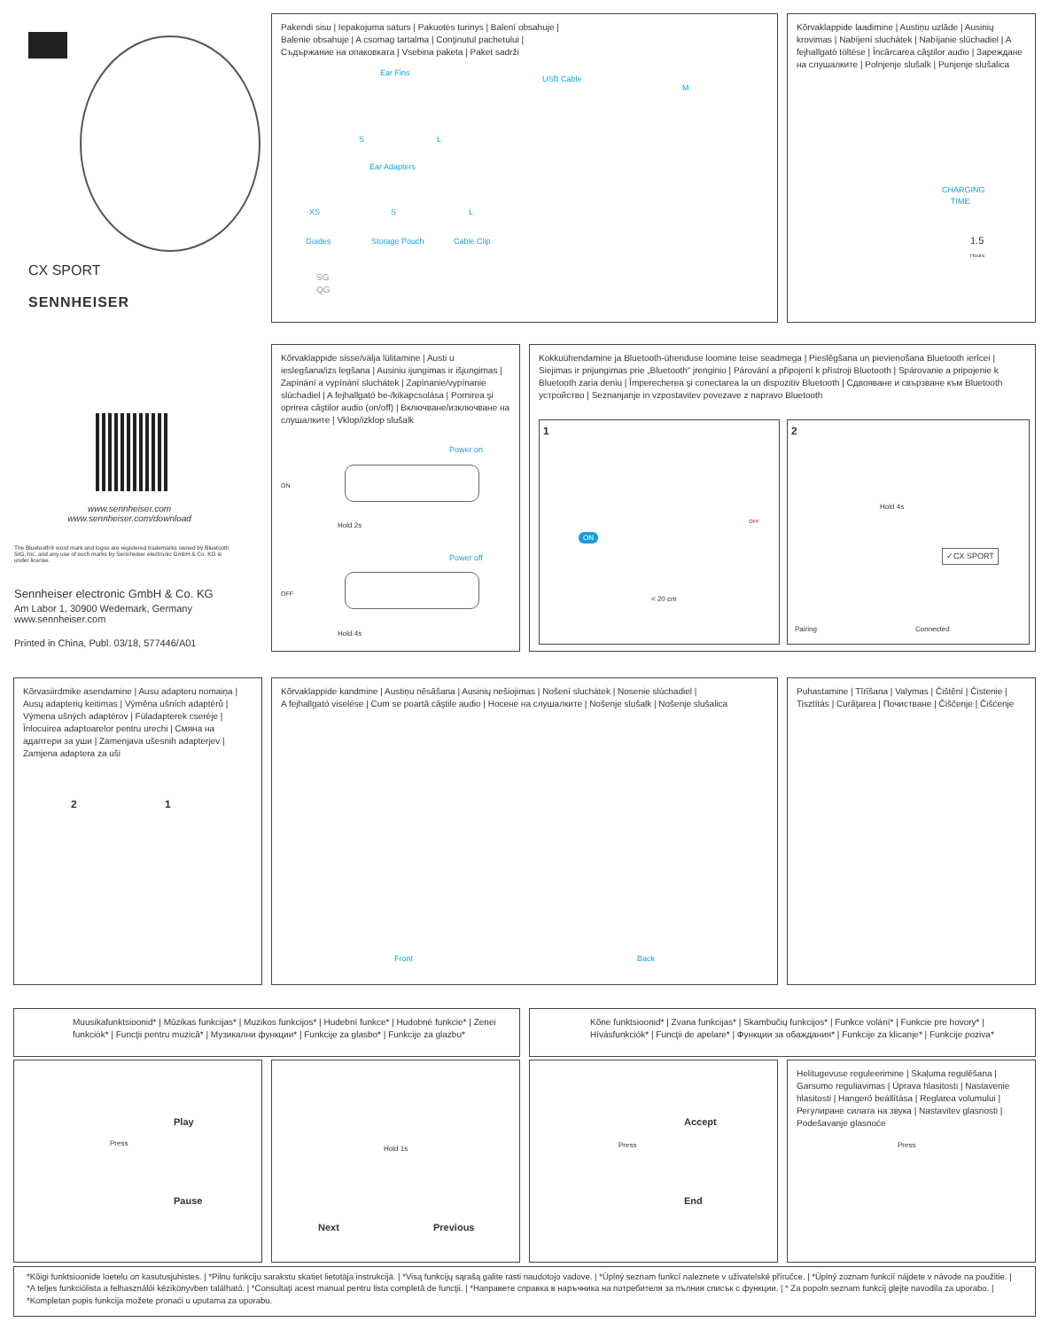CX SPORT
SENNHEISER
www.sennheiser.com
www.sennheiser.com/download
The Bluetooth® word mark and logos are registered trademarks owned by Bluetooth SIG, Inc. and any use of such marks by Sennheiser electronic GmbH & Co. KG is under license.
Sennheiser electronic GmbH & Co. KG
Am Labor 1, 30900 Wedemark, Germany
www.sennheiser.com
Printed in China, Publ. 03/18, 577446/A01
Pakendi sisu | Iepakojuma saturs | Pakuotės turinys | Balení obsahuje |
Balenie obsahuje | A csomag tartalma | Conţinutul pachetului |
Съдържание на опаковката | Vsebina paketa | Paket sadrži
Ear Fins
S L
Ear Adapters
XS S L
Guides Storage Pouch Cable Clip
USB Cable
M
SG
QG
Kõrvaklappide laadimine | Austiņu uzlāde | Ausinių krovimas | Nabíjení sluchátek | Nabíjanie slúchadiel | A fejhallgató töltése | Încărcarea căştilor audio | Зареждане на слушалките | Polnjenje slušalk | Punjenje slušalica
CHARGING
TIME
1.5
Hours
Kõrvaklappide sisse/välja lülitamine | Austi u ieslegšana/izs legšana | Ausiniu ijungimas ir išjungimas | Zapínání a vypínání sluchátek | Zapínanie/vypínanie slúchadiel | A fejhallgató be-/kikapcsolása | Pornirea şi oprirea căştilor audio (on/off) | Включване/изключване на слушалките | Vklop/izklop slušalk
Power on
ON
Hold 2s
Power off
OFF
Hold 4s
Kokkuühendamine ja Bluetooth-ühenduse loomine teise seadmega | Pieslēgšana un pievienošana Bluetooth ierīcei | Siejimas ir prijungimas prie „Bluetooth“ įrenginio | Párování a připojení k přístroji Bluetooth | Spárovanie a pripojenie k Bluetooth zaria deniu | Împerecherea şi conectarea la un dispozitiv Bluetooth | Сдвояване и свързване към Bluetooth устройство | Seznanjanje in vzpostavitev povezave z napravo Bluetooth
1
ON
< 20 cm
OFF
2
Hold 4s
✓CX SPORT
Pairing Connected
Kõrvasiirdmike asendamine | Ausu adapteru nomaiņa | Ausų adapterių keitimas | Výměna ušních adaptérů | Výmena ušných adaptérov | Füladapterek cseréje | Înlocuirea adaptoarelor pentru urechi | Смяна на адаптери за уши | Zamenjava ušesnih adapterjev | Zamjena adaptera za uši
2 1
Kõrvaklappide kandmine | Austiņu nēsāšana | Ausinių nešiojimas | Nošení sluchátek | Nosenie slúchadiel |
A fejhallgató viselése | Cum se poartă căştile audio | Носене на слушалките | Nošenje slušalk | Nošenje slušalica
Front Back
Puhastamine | Tīrīšana | Valymas | Čištění | Čistenie | Tisztítás | Curăţarea | Почистване | Čiščenje | Čišćenje
Muusikafunktsioonid* | Mūzikas funkcijas* | Muzikos funkcijos* | Hudební funkce* | Hudobné funkcie* | Zenei funkciók* | Funcţii pentru muzică* | Музикални функции* | Funkcije za glasbo* | Funkcije za glazbu*
Kõne funktsioonid* | Zvana funkcijas* | Skambučių funkcijos* | Funkce volání* | Funkcie pre hovory* | Hívásfunkciók* | Funcţii de apelare* | Функции за обаждания* | Funkcije za klicanje* | Funkcije poziva*
Press
Play
Pause
Hold 1s
Next Previous
Press
Accept
End
Helitugevuse reguleerimine | Skaļuma regulēšana | Garsumo reguliavimas | Úprava hlasitosti | Nastavenie hlasitosti | Hangerő beállítása | Reglarea volumului | Регулиране силата на звука | Nastavitev glasnosti | Podešavanje glasnoće
Press
*Kõigi funktsioonide loetelu on kasutusjuhistes. | *Pilnu funkciju sarakstu skatiet lietotāja instrukcijā. | *Visą funkcijų sąrašą galite rasti naudotojo vadove. | *Úplný seznam funkcí naleznete v uživatelské příručce. | *Úplný zoznam funkcií nájdete v návode na použitie. | *A teljes funkciólista a felhasználói kézikönyvben található. | *Consultaţi acest manual pentru lista completă de funcţii. | *Направете справка в наръчника на потребителя за пълния списък с функции. | * Za popoln seznam funkcij glejte navodila za uporabo. | *Kompletan popis funkcija možete pronaći u uputama za uporabu.